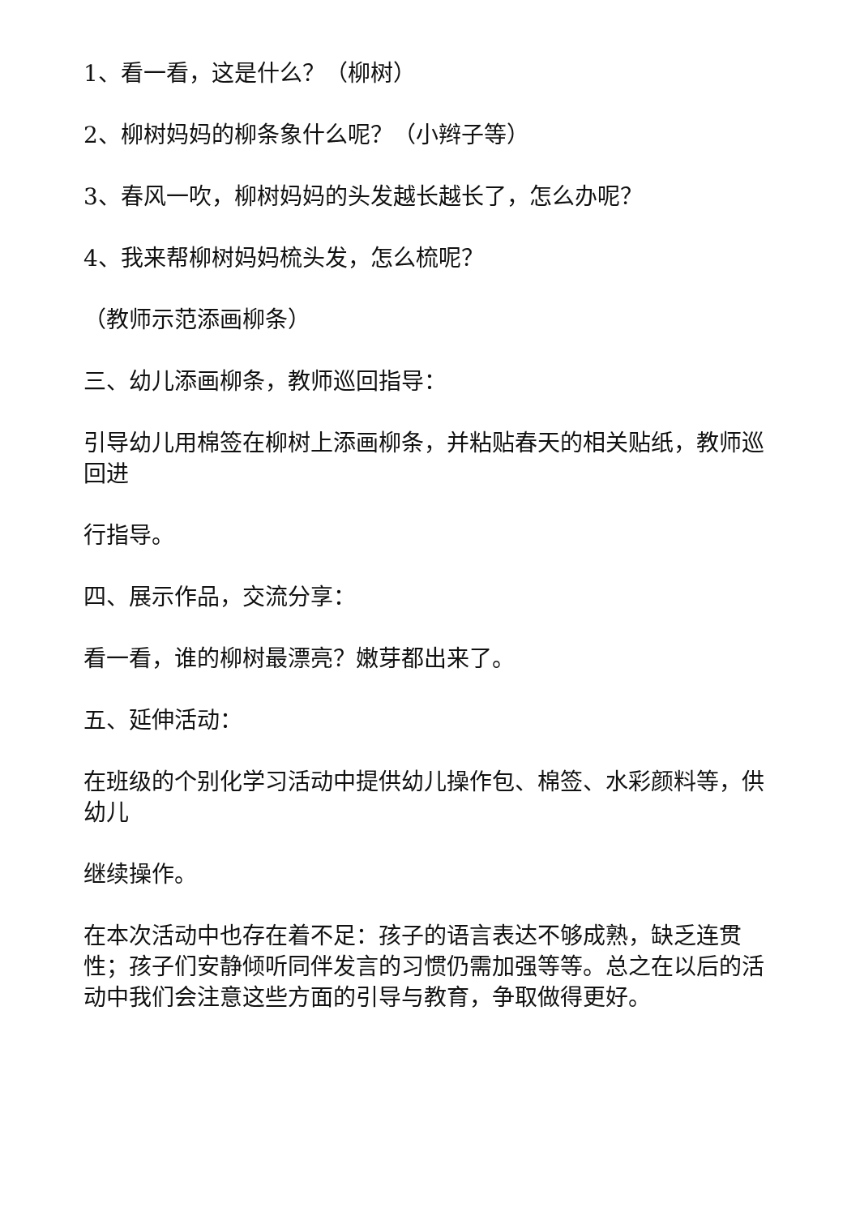1、看一看，这是什么？（柳树）
2、柳树妈妈的柳条象什么呢？（小辫子等）
3、春风一吹，柳树妈妈的头发越长越长了，怎么办呢？
4、我来帮柳树妈妈梳头发，怎么梳呢？
（教师示范添画柳条）
三、幼儿添画柳条，教师巡回指导：
引导幼儿用棉签在柳树上添画柳条，并粘贴春天的相关贴纸，教师巡回进
行指导。
四、展示作品，交流分享：
看一看，谁的柳树最漂亮？嫩芽都出来了。
五、延伸活动：
在班级的个别化学习活动中提供幼儿操作包、棉签、水彩颜料等，供幼儿
继续操作。
在本次活动中也存在着不足：孩子的语言表达不够成熟，缺乏连贯性；孩子们安静倾听同伴发言的习惯仍需加强等等。总之在以后的活动中我们会注意这些方面的引导与教育，争取做得更好。